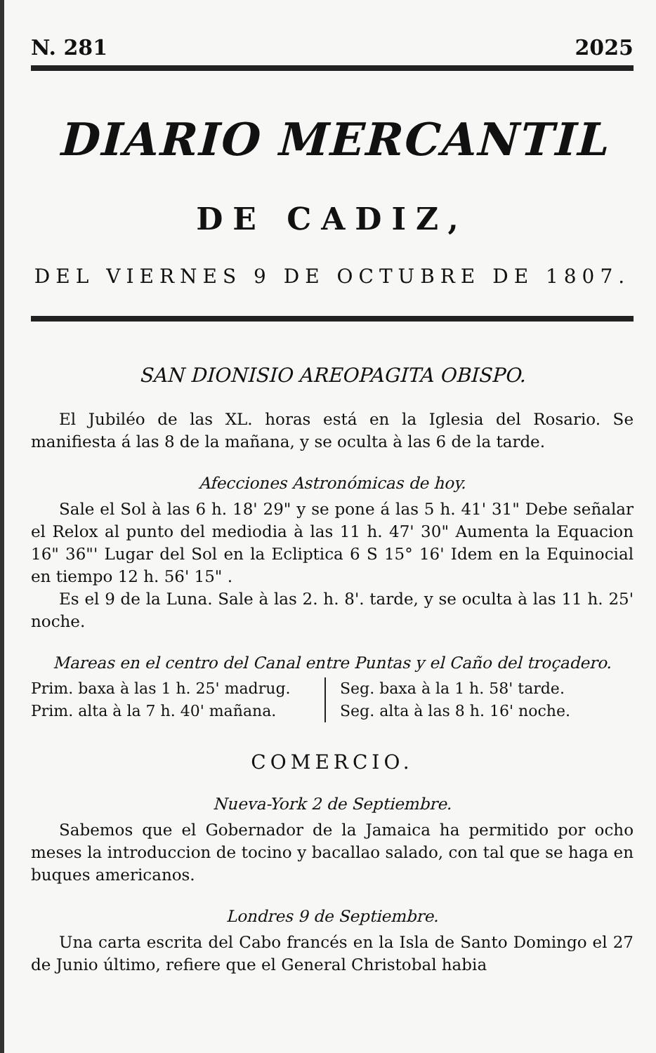N. 281 2025
DIARIO MERCANTIL
DE CADIZ,
DEL VIERNES 9 DE OCTUBRE DE 1807.
SAN DIONISIO AREOPAGITA OBISPO.
El Jubiléo de las XL. horas está en la Iglesia del Rosario. Se manifiesta á las 8 de la mañana, y se oculta à las 6 de la tarde.
Afecciones Astronómicas de hoy.
Sale el Sol à las 6 h. 18' 29" y se pone á las 5 h. 41' 31" Debe señalar el Relox al punto del mediodia à las 11 h. 47' 30" Aumenta la Equacion 16" 36"' Lugar del Sol en la Ecliptica 6 S 15° 16' Idem en la Equinocial en tiempo 12 h. 56' 15" .
Es el 9 de la Luna. Sale à las 2. h. 8'. tarde, y se oculta à las 11 h. 25' noche.
Mareas en el centro del Canal entre Puntas y el Caño del troçadero.
Prim. baxa à las 1 h. 25' madrug.
Prim. alta à la 7 h. 40' mañana.
Seg. baxa à la 1 h. 58' tarde.
Seg. alta à las 8 h. 16' noche.
COMERCIO.
Nueva-York 2 de Septiembre.
Sabemos que el Gobernador de la Jamaica ha permitido por ocho meses la introduccion de tocino y bacallao salado, con tal que se haga en buques americanos.
Londres 9 de Septiembre.
Una carta escrita del Cabo francés en la Isla de Santo Domingo el 27 de Junio último, refiere que el General Christobal habia